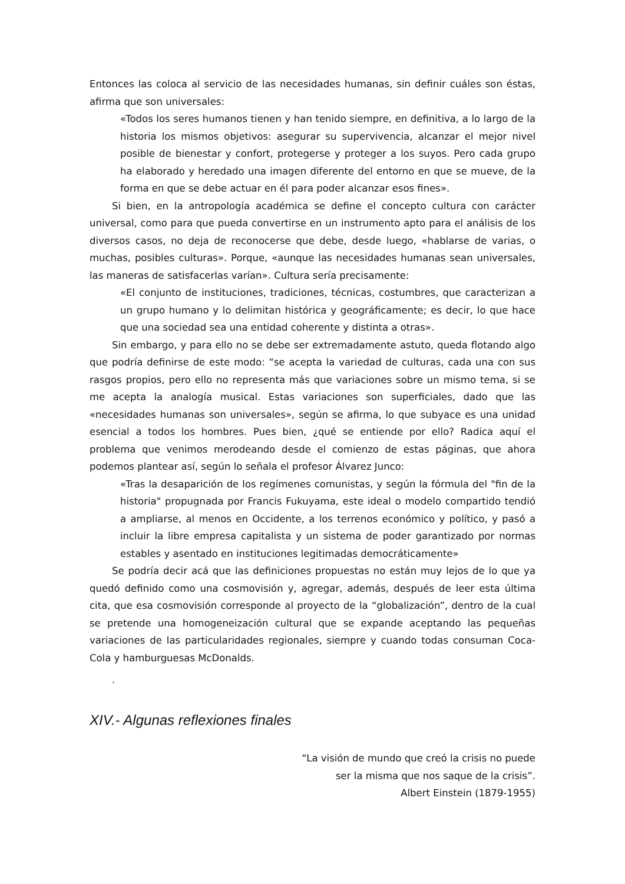Entonces las coloca al servicio de las necesidades humanas, sin definir cuáles son éstas, afirma que son universales:
«Todos los seres humanos tienen y han tenido siempre, en definitiva, a lo largo de la historia los mismos objetivos: asegurar su supervivencia, alcanzar el mejor nivel posible de bienestar y confort, protegerse y proteger a los suyos. Pero cada grupo ha elaborado y heredado una imagen diferente del entorno en que se mueve, de la forma en que se debe actuar en él para poder alcanzar esos fines».
Si bien, en la antropología académica se define el concepto cultura con carácter universal, como para que pueda convertirse en un instrumento apto para el análisis de los diversos casos, no deja de reconocerse que debe, desde luego, «hablarse de varias, o muchas, posibles culturas». Porque, «aunque las necesidades humanas sean universales, las maneras de satisfacerlas varían». Cultura sería precisamente:
«El conjunto de instituciones, tradiciones, técnicas, costumbres, que caracterizan a un grupo humano y lo delimitan histórica y geográficamente; es decir, lo que hace que una sociedad sea una entidad coherente y distinta a otras».
Sin embargo, y para ello no se debe ser extremadamente astuto, queda flotando algo que podría definirse de este modo: “se acepta la variedad de culturas, cada una con sus rasgos propios, pero ello no representa más que variaciones sobre un mismo tema, si se me acepta la analogía musical. Estas variaciones son superficiales, dado que las «necesidades humanas son universales», según se afirma, lo que subyace es una unidad esencial a todos los hombres. Pues bien, ¿qué se entiende por ello? Radica aquí el problema que venimos merodeando desde el comienzo de estas páginas, que ahora podemos plantear así, según lo señala el profesor Álvarez Junco:
«Tras la desaparición de los regímenes comunistas, y según la fórmula del "fin de la historia" propugnada por Francis Fukuyama, este ideal o modelo compartido tendió a ampliarse, al menos en Occidente, a los terrenos económico y político, y pasó a incluir la libre empresa capitalista y un sistema de poder garantizado por normas estables y asentado en instituciones legitimadas democráticamente»
Se podría decir acá que las definiciones propuestas no están muy lejos de lo que ya quedó definido como una cosmovisión y, agregar, además, después de leer esta última cita, que esa cosmovisión corresponde al proyecto de la “globalización”, dentro de la cual se pretende una homogeneización cultural que se expande aceptando las pequeñas variaciones de las particularidades regionales, siempre y cuando todas consuman Coca-Cola y hamburguesas McDonalds.
.
XIV.- Algunas reflexiones finales
“La visión de mundo que creó la crisis no puede
ser la misma que nos saque de la crisis”.
Albert Einstein (1879-1955)